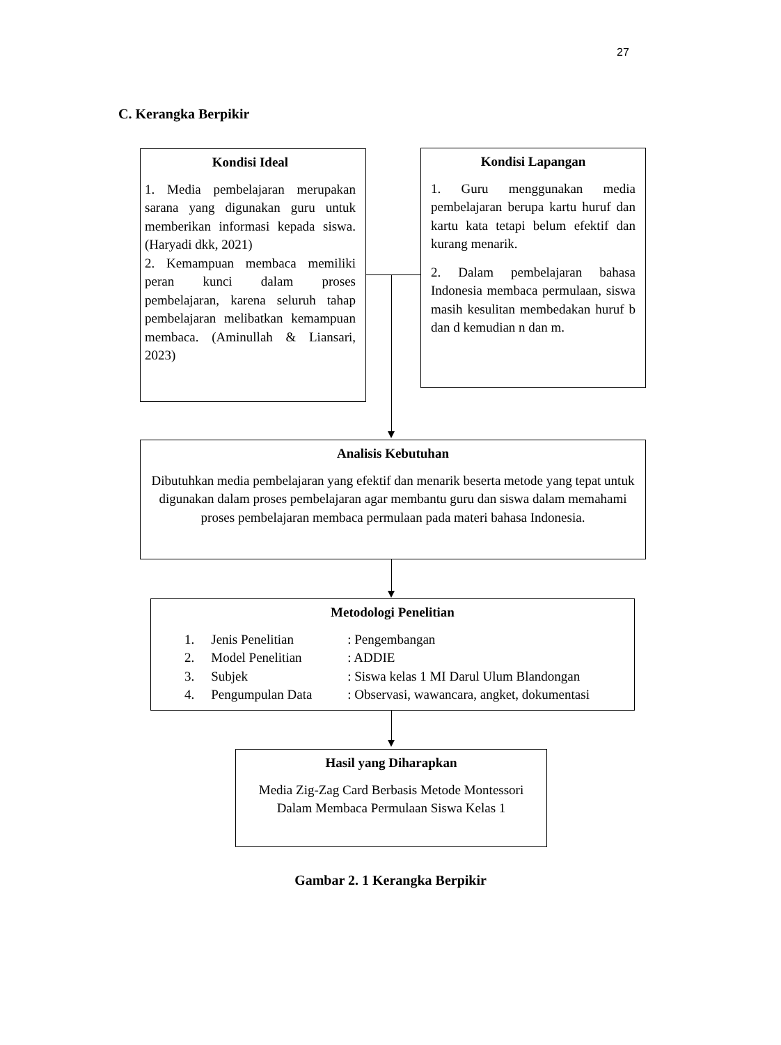27
C. Kerangka Berpikir
Kondisi Ideal
1. Media pembelajaran merupakan sarana yang digunakan guru untuk memberikan informasi kepada siswa. (Haryadi dkk, 2021)
2. Kemampuan membaca memiliki peran kunci dalam proses pembelajaran, karena seluruh tahap pembelajaran melibatkan kemampuan membaca. (Aminullah & Liansari, 2023)
Kondisi Lapangan
1. Guru menggunakan media pembelajaran berupa kartu huruf dan kartu kata tetapi belum efektif dan kurang menarik.
2. Dalam pembelajaran bahasa Indonesia membaca permulaan, siswa masih kesulitan membedakan huruf b dan d kemudian n dan m.
Analisis Kebutuhan
Dibutuhkan media pembelajaran yang efektif dan menarik beserta metode yang tepat untuk digunakan dalam proses pembelajaran agar membantu guru dan siswa dalam memahami proses pembelajaran membaca permulaan pada materi bahasa Indonesia.
Metodologi Penelitian
| 1. | Jenis Penelitian | : Pengembangan |
| 2. | Model Penelitian | : ADDIE |
| 3. | Subjek | : Siswa kelas 1 MI Darul Ulum Blandongan |
| 4. | Pengumpulan Data | : Observasi, wawancara, angket, dokumentasi |
Hasil yang Diharapkan
Media Zig-Zag Card Berbasis Metode Montessori Dalam Membaca Permulaan Siswa Kelas 1
Gambar 2. 1 Kerangka Berpikir